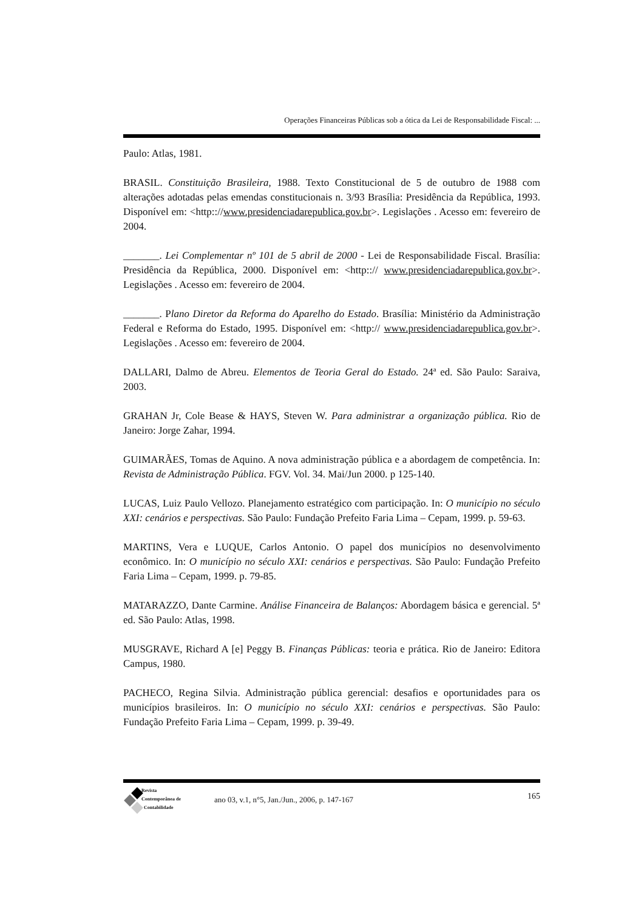Operações Financeiras Públicas sob a ótica da Lei de Responsabilidade Fiscal: ...
Paulo: Atlas, 1981.
BRASIL. Constituição Brasileira, 1988. Texto Constitucional de 5 de outubro de 1988 com alterações adotadas pelas emendas constitucionais n. 3/93 Brasília: Presidência da República, 1993. Disponível em: <http:://www.presidenciadarepublica.gov.br>. Legislações . Acesso em: fevereiro de 2004.
_______. Lei Complementar nº 101 de 5 abril de 2000 - Lei de Responsabilidade Fiscal. Brasília: Presidência da República, 2000. Disponível em: <http::// www.presidenciadarepublica.gov.br>. Legislações . Acesso em: fevereiro de 2004.
_______. Plano Diretor da Reforma do Aparelho do Estado. Brasília: Ministério da Administração Federal e Reforma do Estado, 1995. Disponível em: <http:// www.presidenciadarepublica.gov.br>. Legislações . Acesso em: fevereiro de 2004.
DALLARI, Dalmo de Abreu. Elementos de Teoria Geral do Estado. 24ª ed. São Paulo: Saraiva, 2003.
GRAHAN Jr, Cole Bease & HAYS, Steven W. Para administrar a organização pública. Rio de Janeiro: Jorge Zahar, 1994.
GUIMARÃES, Tomas de Aquino. A nova administração pública e a abordagem de competência. In: Revista de Administração Pública. FGV. Vol. 34. Mai/Jun 2000. p 125-140.
LUCAS, Luiz Paulo Vellozo. Planejamento estratégico com participação. In: O município no século XXI: cenários e perspectivas. São Paulo: Fundação Prefeito Faria Lima – Cepam, 1999. p. 59-63.
MARTINS, Vera e LUQUE, Carlos Antonio. O papel dos municípios no desenvolvimento econômico. In: O município no século XXI: cenários e perspectivas. São Paulo: Fundação Prefeito Faria Lima – Cepam, 1999. p. 79-85.
MATARAZZO, Dante Carmine. Análise Financeira de Balanços: Abordagem básica e gerencial. 5ª ed. São Paulo: Atlas, 1998.
MUSGRAVE, Richard A [e] Peggy B. Finanças Públicas: teoria e prática. Rio de Janeiro: Editora Campus, 1980.
PACHECO, Regina Silvia. Administração pública gerencial: desafios e oportunidades para os municípios brasileiros. In: O município no século XXI: cenários e perspectivas. São Paulo: Fundação Prefeito Faria Lima – Cepam, 1999. p. 39-49.
Revista
Contemporânea de
Contabilidade
ano 03, v.1, n°5, Jan./Jun., 2006, p. 147-167
165